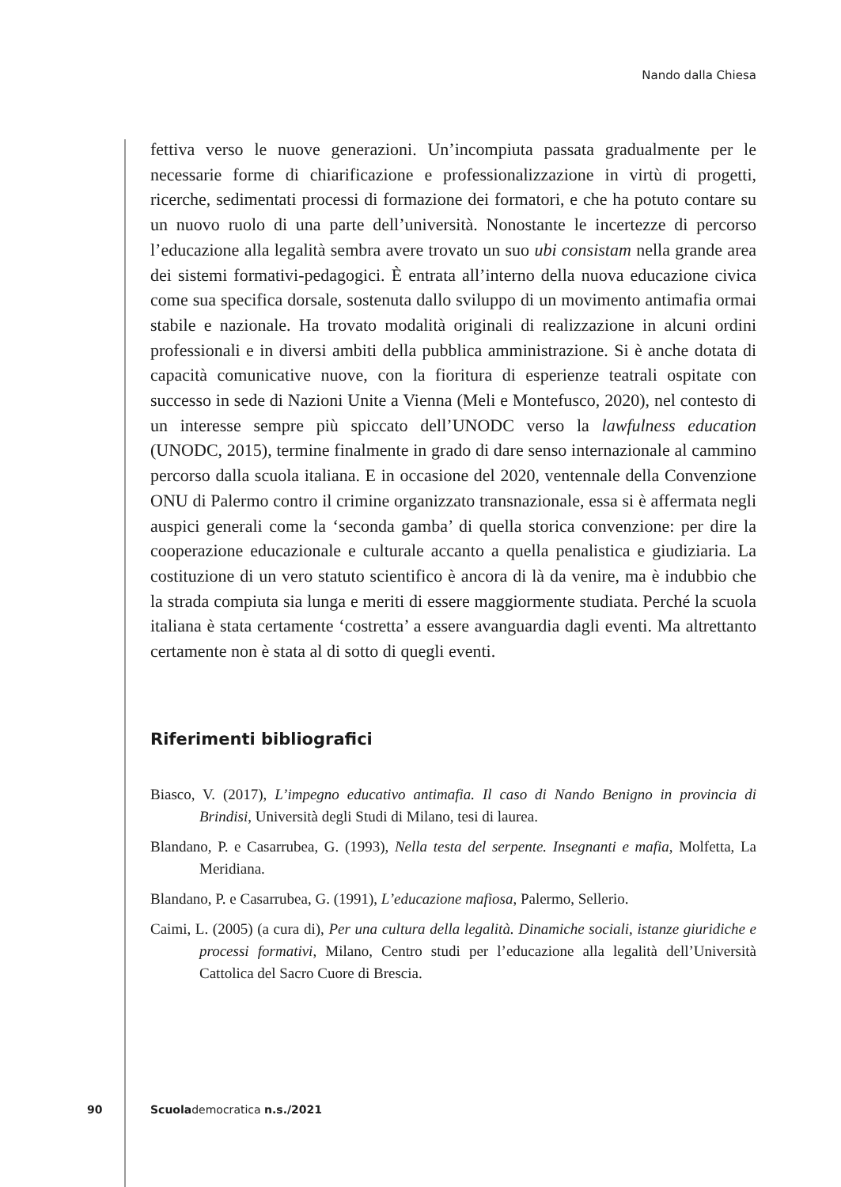Nando dalla Chiesa
fettiva verso le nuove generazioni. Un’incompiuta passata gradualmente per le necessarie forme di chiarificazione e professionalizzazione in virtù di progetti, ricerche, sedimentati processi di formazione dei formatori, e che ha potuto contare su un nuovo ruolo di una parte dell’università. Nonostante le incertezze di percorso l’educazione alla legalità sembra avere trovato un suo ubi consistam nella grande area dei sistemi formativi-pedagogici. È entrata all’interno della nuova educazione civica come sua specifica dorsale, sostenuta dallo sviluppo di un movimento antimafia ormai stabile e nazionale. Ha trovato modalità originali di realizzazione in alcuni ordini professionali e in diversi ambiti della pubblica amministrazione. Si è anche dotata di capacità comunicative nuove, con la fioritura di esperienze teatrali ospitate con successo in sede di Nazioni Unite a Vienna (Meli e Montefusco, 2020), nel contesto di un interesse sempre più spiccato dell’UNODC verso la lawfulness education (UNODC, 2015), termine finalmente in grado di dare senso internazionale al cammino percorso dalla scuola italiana. E in occasione del 2020, ventennale della Convenzione ONU di Palermo contro il crimine organizzato transnazionale, essa si è affermata negli auspici generali come la ‘seconda gamba’ di quella storica convenzione: per dire la cooperazione educazionale e culturale accanto a quella penalistica e giudiziaria. La costituzione di un vero statuto scientifico è ancora di là da venire, ma è indubbio che la strada compiuta sia lunga e meriti di essere maggiormente studiata. Perché la scuola italiana è stata certamente ‘costretta’ a essere avanguardia dagli eventi. Ma altrettanto certamente non è stata al di sotto di quegli eventi.
Riferimenti bibliografici
Biasco, V. (2017), L’impegno educativo antimafia. Il caso di Nando Benigno in provincia di Brindisi, Università degli Studi di Milano, tesi di laurea.
Blandano, P. e Casarrubea, G. (1993), Nella testa del serpente. Insegnanti e mafia, Molfetta, La Meridiana.
Blandano, P. e Casarrubea, G. (1991), L’educazione mafiosa, Palermo, Sellerio.
Caimi, L. (2005) (a cura di), Per una cultura della legalità. Dinamiche sociali, istanze giuridiche e processi formativi, Milano, Centro studi per l’educazione alla legalità dell’Università Cattolica del Sacro Cuore di Brescia.
90 Scuolademocratica n.s./2021